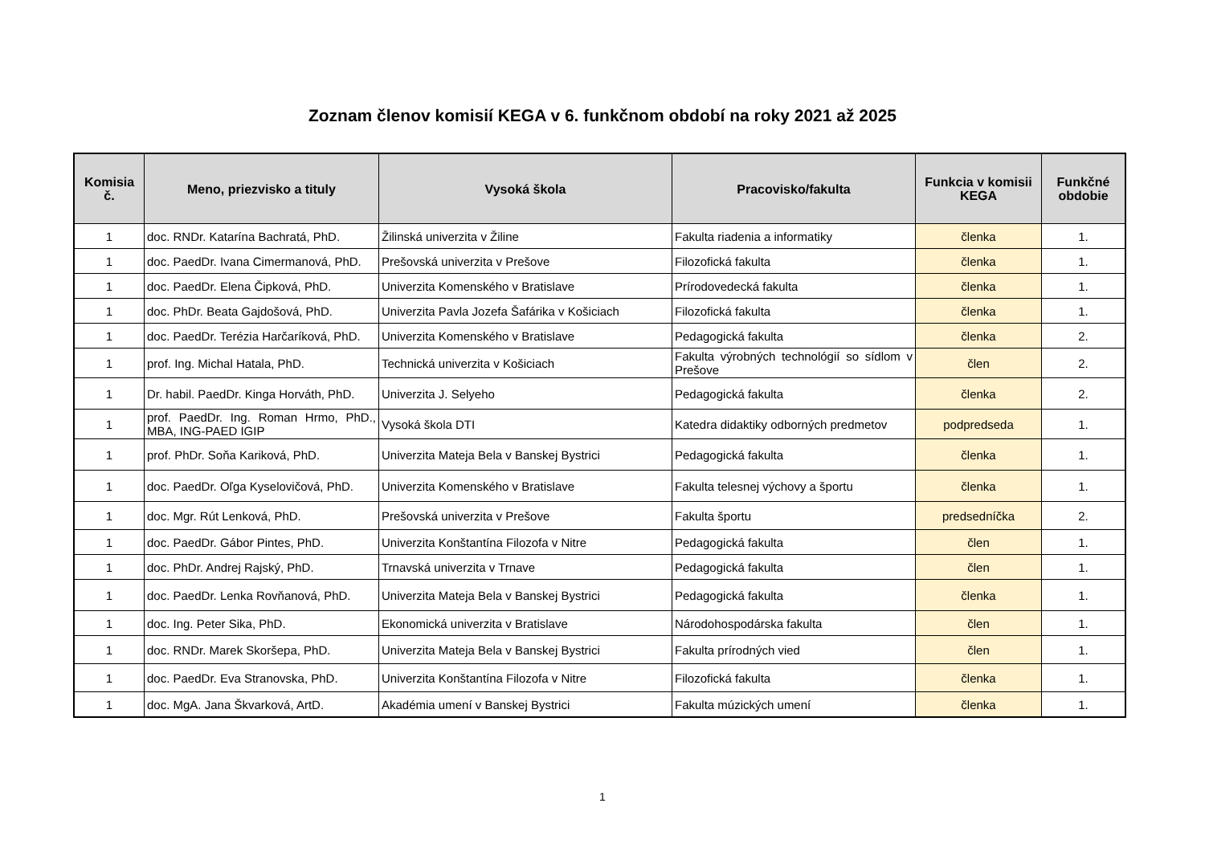Zoznam členov komisií KEGA v 6. funkčnom období na roky 2021 až 2025
| Komisia č. | Meno, priezvisko a tituly | Vysoká škola | Pracovisko/fakulta | Funkcia v komisii KEGA | Funkčné obdobie |
| --- | --- | --- | --- | --- | --- |
| 1 | doc. RNDr. Katarína Bachratá, PhD. | Žilinská univerzita v Žiline | Fakulta riadenia a informatiky | členka | 1. |
| 1 | doc. PaedDr. Ivana Cimermanová, PhD. | Prešovská univerzita v Prešove | Filozofická fakulta | členka | 1. |
| 1 | doc. PaedDr. Elena Čipková, PhD. | Univerzita Komenského v Bratislave | Prírodovedecká fakulta | členka | 1. |
| 1 | doc. PhDr. Beata Gajdošová, PhD. | Univerzita Pavla Jozefa Šafárika v Košiciach | Filozofická fakulta | členka | 1. |
| 1 | doc. PaedDr. Terézia Harčaríková, PhD. | Univerzita Komenského v Bratislave | Pedagogická fakulta | členka | 2. |
| 1 | prof. Ing. Michal Hatala, PhD. | Technická univerzita v Košiciach | Fakulta výrobných technológií so sídlom v Prešove | člen | 2. |
| 1 | Dr. habil. PaedDr. Kinga Horváth, PhD. | Univerzita J. Selyeho | Pedagogická fakulta | členka | 2. |
| 1 | prof. PaedDr. Ing. Roman Hrmo, PhD., MBA, ING-PAED IGIP | Vysoká škola DTI | Katedra didaktiky odborných predmetov | podpredseda | 1. |
| 1 | prof. PhDr. Soňa Kariková, PhD. | Univerzita Mateja Bela v Banskej Bystrici | Pedagogická fakulta | členka | 1. |
| 1 | doc. PaedDr. Oľga Kyselovičová, PhD. | Univerzita Komenského v Bratislave | Fakulta telesnej výchovy a športu | členka | 1. |
| 1 | doc. Mgr. Rút Lenková, PhD. | Prešovská univerzita v Prešove | Fakulta športu | predsedníčka | 2. |
| 1 | doc. PaedDr. Gábor Pintes, PhD. | Univerzita Konštantína Filozofa v Nitre | Pedagogická fakulta | člen | 1. |
| 1 | doc. PhDr. Andrej Rajský, PhD. | Trnavská univerzita v Trnave | Pedagogická fakulta | člen | 1. |
| 1 | doc. PaedDr. Lenka Rovňanová, PhD. | Univerzita Mateja Bela v Banskej Bystrici | Pedagogická fakulta | členka | 1. |
| 1 | doc. Ing. Peter Sika, PhD. | Ekonomická univerzita v Bratislave | Národohospodárska fakulta | člen | 1. |
| 1 | doc. RNDr. Marek Skoršepa, PhD. | Univerzita Mateja Bela v Banskej Bystrici | Fakulta prírodných vied | člen | 1. |
| 1 | doc. PaedDr. Eva Stranovska, PhD. | Univerzita Konštantína Filozofa v Nitre | Filozofická fakulta | členka | 1. |
| 1 | doc. MgA. Jana Škvarková, ArtD. | Akadémia umení v Banskej Bystrici | Fakulta múzických umení | členka | 1. |
1